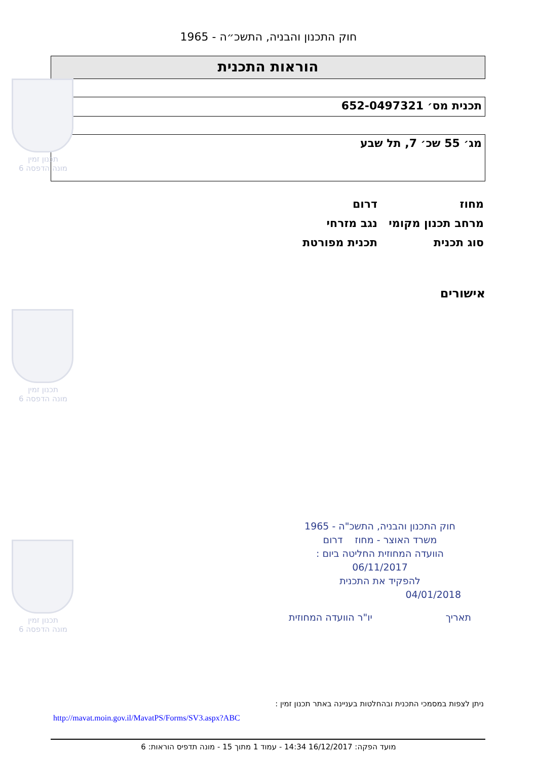חוק התכנון והבניה, התשכ״ה - 1965
הוראות התכנית
תכנית מס׳ 652-0497321
מג׳ 55 שכ׳ 7, תל שבע
מחוז דרום
מרחב תכנון מקומי נגב מזרחי
סוג תכנית תכנית מפורטת
אישורים
תכנון זמין
מונה הדפסה 6
תכנון זמין
מונה הדפסה 6
תכנון זמין
מונה הדפסה 6
חוק התכנון והבניה, התשכ"ה - 1965
משרד האוצר - מחוז דרום
הוועדה המחוזית החליטה ביום :
06/11/2017
להפקיד את התכנית
04/01/2018
תאריך יו"ר הוועדה המחוזית
ניתן לצפות במסמכי התכנית ובהחלטות בעניינה באתר תכנון זמין :
http://mavat.moin.gov.il/MavatPS/Forms/SV3.aspx?ABC
מועד הפקה: 16/12/2017 14:34 - עמוד 1 מתוך 15 - מונה תדפיס הוראות: 6